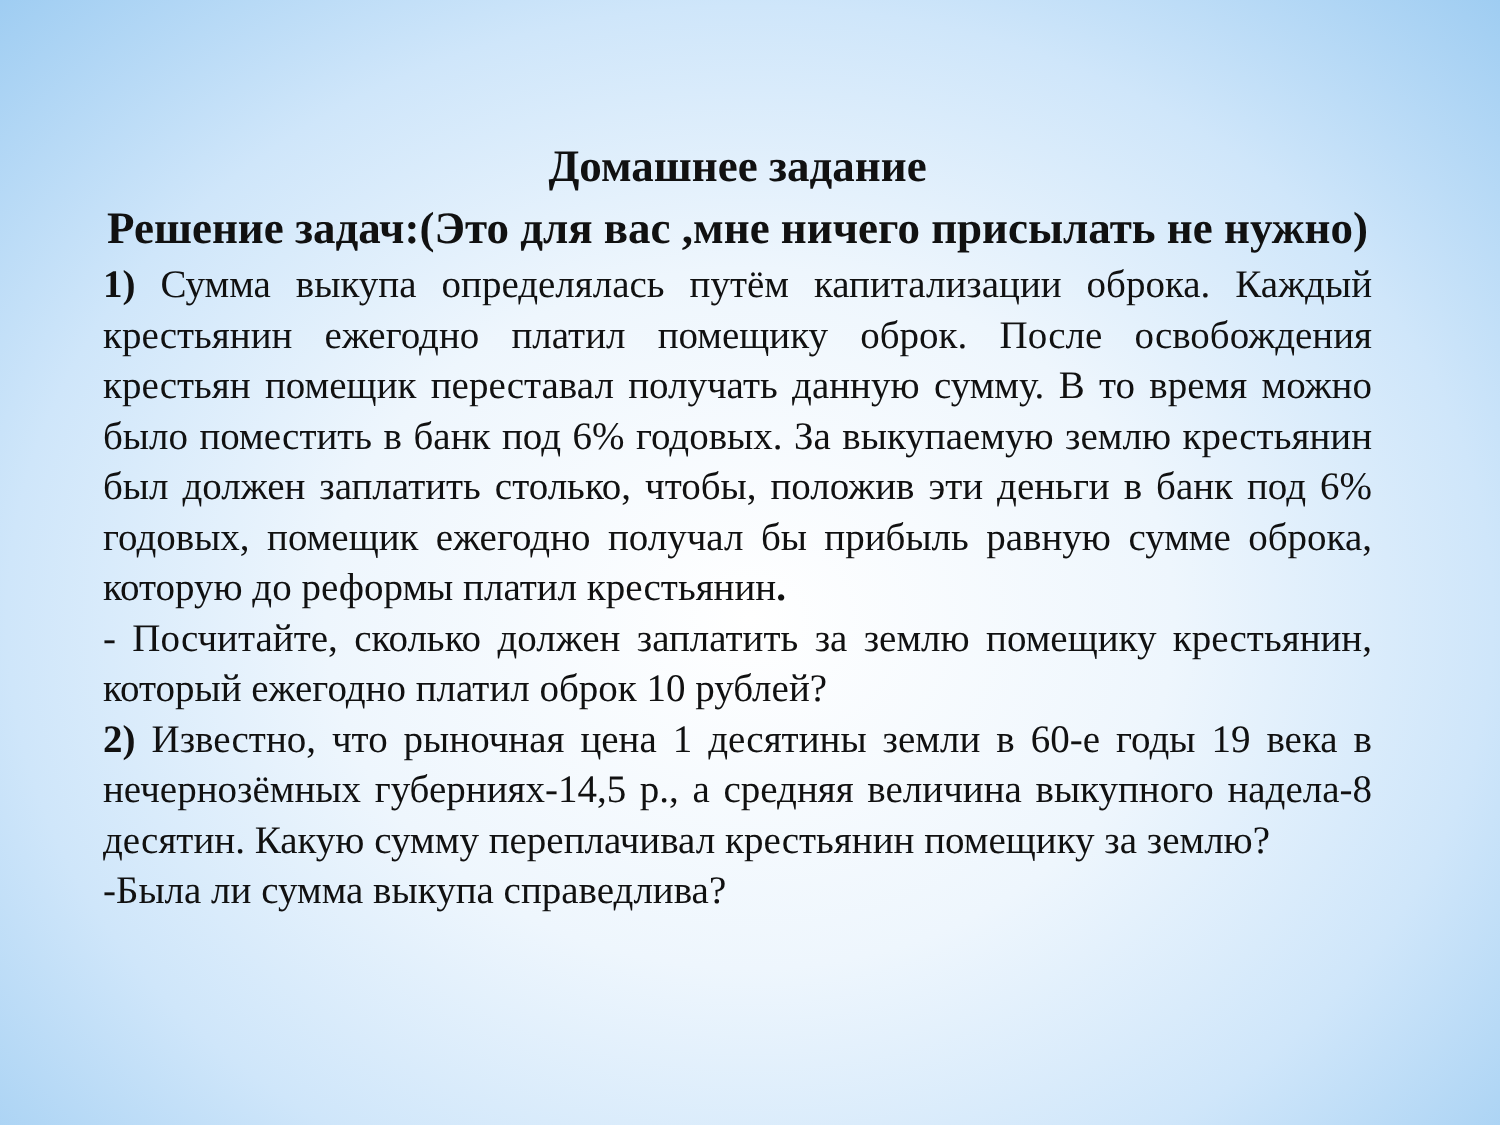Домашнее задание
Решение задач:(Это для вас ,мне ничего присылать не нужно)
1) Сумма выкупа определялась путём капитализации оброка. Каждый крестьянин ежегодно платил помещику оброк. После освобождения крестьян помещик переставал получать данную сумму. В то время можно было поместить в банк под 6% годовых. За выкупаемую землю крестьянин был должен заплатить столько, чтобы, положив эти деньги в банк под 6% годовых, помещик ежегодно получал бы прибыль равную сумме оброка, которую до реформы платил крестьянин.
- Посчитайте, сколько должен заплатить за землю помещику крестьянин, который ежегодно платил оброк 10 рублей?
2) Известно, что рыночная цена 1 десятины земли в 60-е годы 19 века в нечернозёмных губерниях-14,5 р., а средняя величина выкупного надела-8 десятин. Какую сумму переплачивал крестьянин помещику за землю?
-Была ли сумма выкупа справедлива?